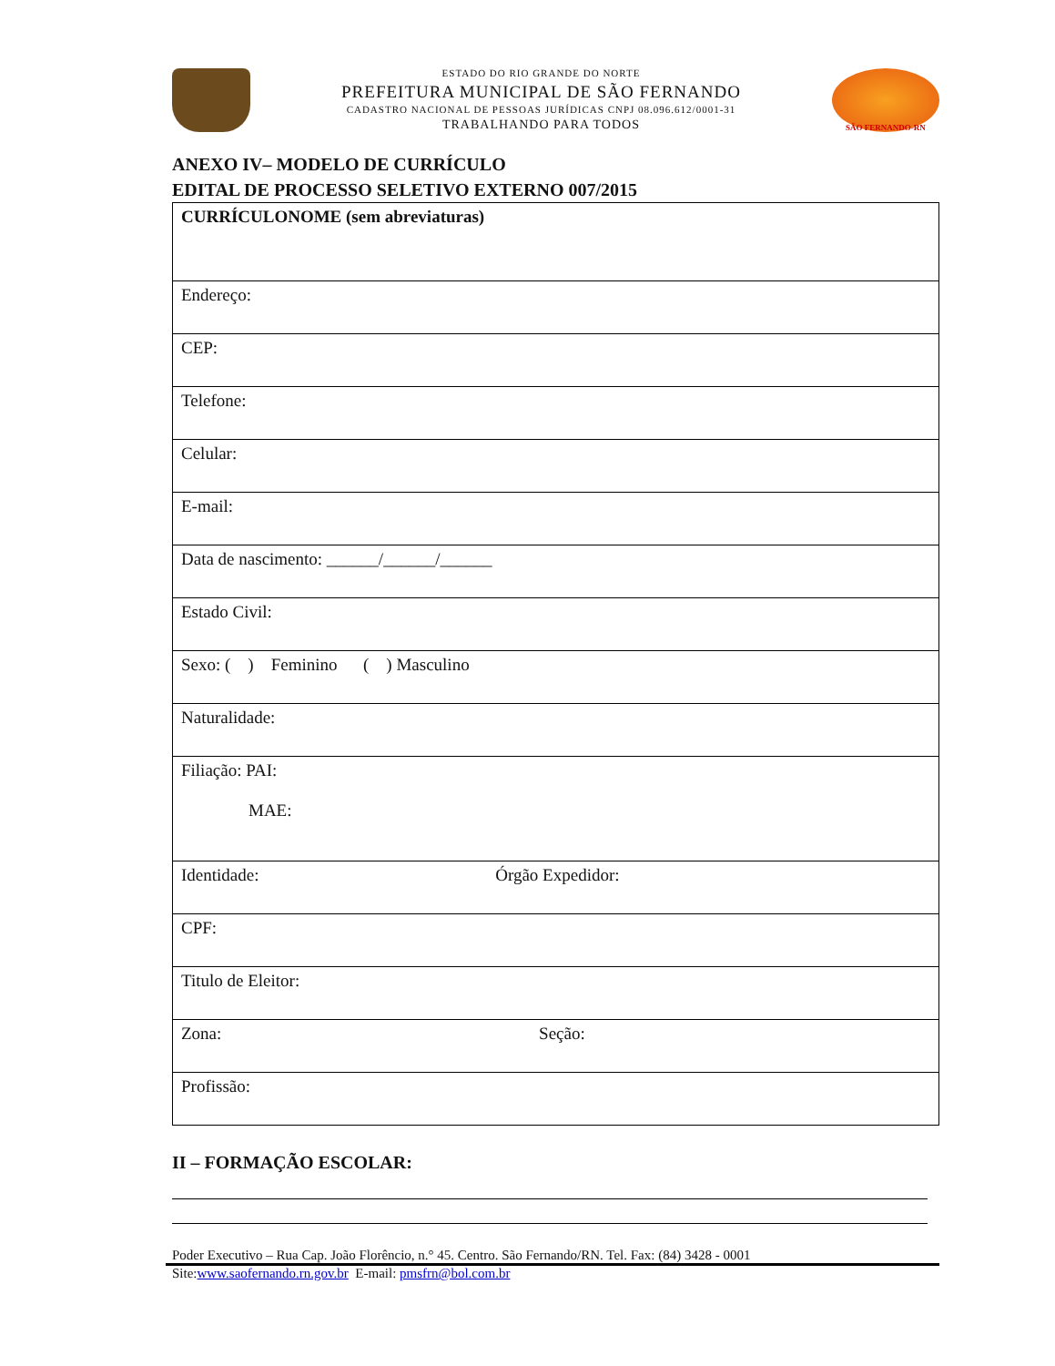ESTADO DO RIO GRANDE DO NORTE
PREFEITURA MUNICIPAL DE SÃO FERNANDO
CADASTRO NACIONAL DE PESSOAS JURÍDICAS CNPJ 08.096.612/0001-31
TRABALHANDO PARA TODOS
SÃO FERNANDO-RN
ANEXO IV– MODELO DE CURRÍCULO
EDITAL DE PROCESSO SELETIVO EXTERNO 007/2015
| CURRÍCULONOME (sem abreviaturas) |
| Endereço: |
| CEP: |
| Telefone: |
| Celular: |
| E-mail: |
| Data de nascimento: ______/______/______ |
| Estado Civil: |
| Sexo: ( ) Feminino ( ) Masculino |
| Naturalidade: |
| Filiação: PAI: MAE: |
| Identidade: Órgão Expedidor: |
| CPF: |
| Titulo de Eleitor: |
| Zona: Seção: |
| Profissão: |
II – FORMAÇÃO ESCOLAR:
Poder Executivo – Rua Cap. João Florêncio, n.° 45. Centro. São Fernando/RN. Tel. Fax: (84) 3428 - 0001
Site:www.saofernando.rn.gov.br E-mail: pmsfrn@bol.com.br